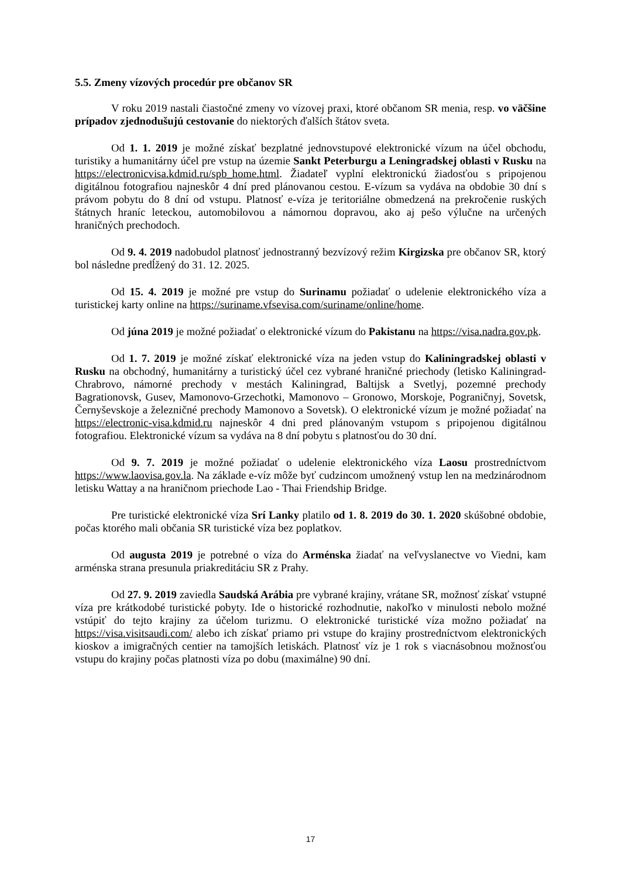5.5. Zmeny vízových procedúr pre občanov SR
V roku 2019 nastali čiastočné zmeny vo vízovej praxi, ktoré občanom SR menia, resp. vo väčšine prípadov zjednodušujú cestovanie do niektorých ďalších štátov sveta.
Od 1. 1. 2019 je možné získať bezplatné jednovstupové elektronické vízum na účel obchodu, turistiky a humanitárny účel pre vstup na územie Sankt Peterburgu a Leningradskej oblasti v Rusku na https://electronicvisa.kdmid.ru/spb_home.html. Žiadateľ vyplní elektronickú žiadosťou s pripojenou digitálnou fotografiou najneskôr 4 dní pred plánovanou cestou. E-vízum sa vydáva na obdobie 30 dní s právom pobytu do 8 dní od vstupu. Platnosť e-víza je teritoriálne obmedzená na prekročenie ruských štátnych hraníc leteckou, automobilovou a námornou dopravou, ako aj pešo výlučne na určených hraničných prechodoch.
Od 9. 4. 2019 nadobudol platnosť jednostranný bezvízový režim Kirgizska pre občanov SR, ktorý bol následne predĺžený do 31. 12. 2025.
Od 15. 4. 2019 je možné pre vstup do Surinamu požiadať o udelenie elektronického víza a turistickej karty online na https://suriname.vfsevisa.com/suriname/online/home.
Od júna 2019 je možné požiadať o elektronické vízum do Pakistanu na https://visa.nadra.gov.pk.
Od 1. 7. 2019 je možné získať elektronické víza na jeden vstup do Kaliningradskej oblasti v Rusku na obchodný, humanitárny a turistický účel cez vybrané hraničné priechody (letisko Kaliningrad-Chrabrovo, námorné prechody v mestách Kaliningrad, Baltijsk a Svetlyj, pozemné prechody Bagrationovsk, Gusev, Mamonovo-Grzechotki, Mamonovo – Gronowo, Morskoje, Pograničnyj, Sovetsk, Černyševskoje a železničné prechody Mamonovo a Sovetsk). O elektronické vízum je možné požiadať na https://electronic-visa.kdmid.ru najneskôr 4 dni pred plánovaným vstupom s pripojenou digitálnou fotografiou. Elektronické vízum sa vydáva na 8 dní pobytu s platnosťou do 30 dní.
Od 9. 7. 2019 je možné požiadať o udelenie elektronického víza Laosu prostredníctvom https://www.laovisa.gov.la. Na základe e-víz môže byť cudzincom umožnený vstup len na medzinárodnom letisku Wattay a na hraničnom priechode Lao - Thai Friendship Bridge.
Pre turistické elektronické víza Srí Lanky platilo od 1. 8. 2019 do 30. 1. 2020 skúšobné obdobie, počas ktorého mali občania SR turistické víza bez poplatkov.
Od augusta 2019 je potrebné o víza do Arménska žiadať na veľvyslanectve vo Viedni, kam arménska strana presunula priakreditáciu SR z Prahy.
Od 27. 9. 2019 zaviedla Saudská Arábia pre vybrané krajiny, vrátane SR, možnosť získať vstupné víza pre krátkodobé turistické pobyty. Ide o historické rozhodnutie, nakoľko v minulosti nebolo možné vstúpiť do tejto krajiny za účelom turizmu. O elektronické turistické víza možno požiadať na https://visa.visitsaudi.com/ alebo ich získať priamo pri vstupe do krajiny prostredníctvom elektronických kioskov a imigračných centier na tamojších letiskách. Platnosť víz je 1 rok s viacnásobnou možnosťou vstupu do krajiny počas platnosti víza po dobu (maximálne) 90 dní.
17